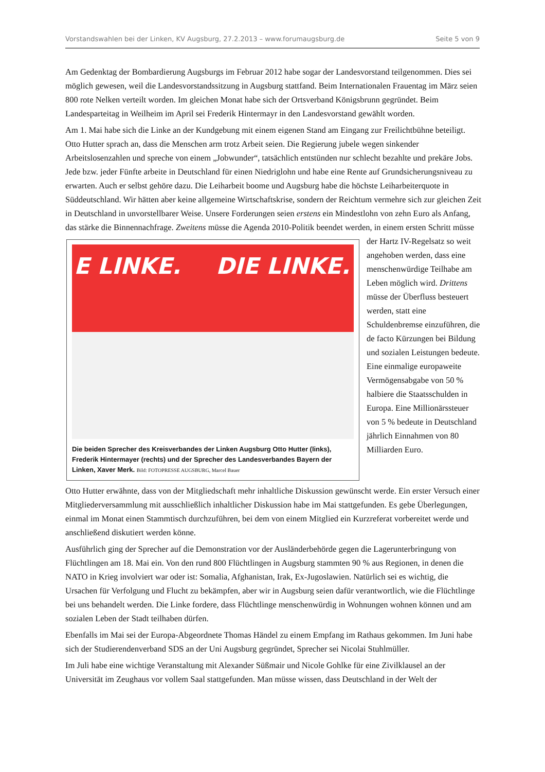Vorstandswahlen bei der Linken, KV Augsburg, 27.2.2013 – www.forumaugsburg.de Seite 5 von 9
Am Gedenktag der Bombardierung Augsburgs im Februar 2012 habe sogar der Landesvorstand teilgenommen. Dies sei möglich gewesen, weil die Landesvorstandssitzung in Augsburg stattfand. Beim Internationalen Frauentag im März seien 800 rote Nelken verteilt worden. Im gleichen Monat habe sich der Ortsverband Königsbrunn gegründet. Beim Landesparteitag in Weilheim im April sei Frederik Hintermayr in den Landesvorstand gewählt worden.
Am 1. Mai habe sich die Linke an der Kundgebung mit einem eigenen Stand am Eingang zur Freilichtbühne beteiligt. Otto Hutter sprach an, dass die Menschen arm trotz Arbeit seien. Die Regierung jubele wegen sinkender Arbeitslosenzahlen und spreche von einem „Jobwunder“, tatsächlich entstünden nur schlecht bezahlte und prekäre Jobs. Jede bzw. jeder Fünfte arbeite in Deutschland für einen Niedriglohn und habe eine Rente auf Grundsicherungsniveau zu erwarten. Auch er selbst gehöre dazu. Die Leiharbeit boome und Augsburg habe die höchste Leiharbeiterquote in Süddeutschland. Wir hätten aber keine allgemeine Wirtschaftskrise, sondern der Reichtum vermehre sich zur gleichen Zeit in Deutschland in unvorstellbarer Weise. Unsere Forderungen seien erstens ein Mindestlohn von zehn Euro als Anfang, das stärke die Binnennachfrage. Zweitens müsse die Agenda E LINKE. DIE LINKE.
Die beiden Sprecher des Kreisverbandes der Linken Augsburg Otto Hutter (links), Frederik Hintermayer (rechts) und der Sprecher des Landesverbandes Bayern der Linken, Xaver Merk. Bild: FOTOPRESSE AUGSBURG, Marcel Bauer 2010-Politik beendet werden, in einem ersten Schritt müsse der Hartz IV-Regelsatz so weit angehoben werden, dass eine menschenwürdige Teilhabe am Leben möglich wird. Drittens müsse der Überfluss besteuert werden, statt eine Schuldenbremse einzuführen, die de facto Kürzungen bei Bildung und sozialen Leistungen bedeute. Eine einmalige europaweite Vermögensabgabe von 50 % halbiere die Staatsschulden in Europa. Eine Millionärssteuer von 5 % bedeute in Deutschland jährlich Einnahmen von 80 Milliarden Euro.
Otto Hutter erwähnte, dass von der Mitgliedschaft mehr inhaltliche Diskussion gewünscht werde. Ein erster Versuch einer Mitgliederversammlung mit ausschließlich inhaltlicher Diskussion habe im Mai stattgefunden. Es gebe Überlegungen, einmal im Monat einen Stammtisch durchzuführen, bei dem von einem Mitglied ein Kurzreferat vorbereitet werde und anschließend diskutiert werden könne.
Ausführlich ging der Sprecher auf die Demonstration vor der Ausländerbehörde gegen die Lagerunterbringung von Flüchtlingen am 18. Mai ein. Von den rund 800 Flüchtlingen in Augsburg stammten 90 % aus Regionen, in denen die NATO in Krieg involviert war oder ist: Somalia, Afghanistan, Irak, Ex-Jugoslawien. Natürlich sei es wichtig, die Ursachen für Verfolgung und Flucht zu bekämpfen, aber wir in Augsburg seien dafür verantwortlich, wie die Flüchtlinge bei uns behandelt werden. Die Linke fordere, dass Flüchtlinge menschenwürdig in Wohnungen wohnen können und am sozialen Leben der Stadt teilhaben dürfen.
Ebenfalls im Mai sei der Europa-Abgeordnete Thomas Händel zu einem Empfang im Rathaus gekommen. Im Juni habe sich der Studierendenverband SDS an der Uni Augsburg gegründet, Sprecher sei Nicolai Stuhlmüller.
Im Juli habe eine wichtige Veranstaltung mit Alexander Süßmair und Nicole Gohlke für eine Zivilklausel an der Universität im Zeughaus vor vollem Saal stattgefunden. Man müsse wissen, dass Deutschland in der Welt der